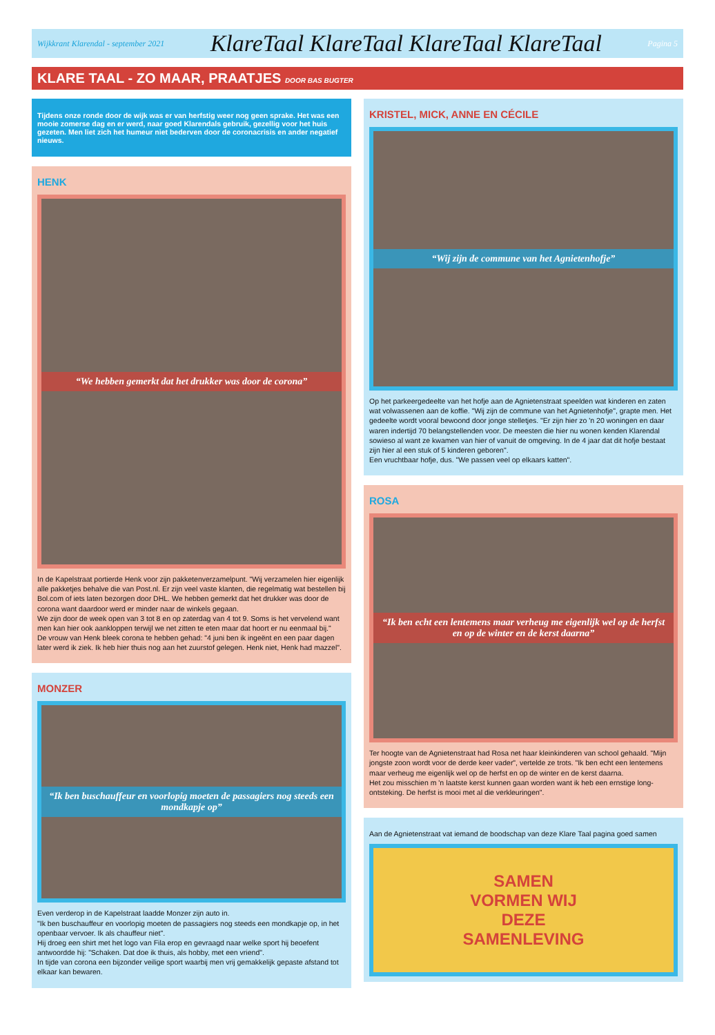Wijkkrant Klarendal - september 2021 KlareTaal KlareTaal KlareTaal KlareTaal Pagina 5
KLARE TAAL - ZO MAAR, PRAATJES DOOR BAS BUGTER
Tijdens onze ronde door de wijk was er van herfstig weer nog geen sprake. Het was een mooie zomerse dag en er werd, naar goed Klarendals gebruik, gezellig voor het huis gezeten. Men liet zich het humeur niet bederven door de coronacrisis en ander negatief nieuws.
HENK
“We hebben gemerkt dat het drukker was door de corona”
In de Kapelstraat portierde Henk voor zijn pakketenverzamelpunt. "Wij verzamelen hier eigenlijk alle pakketjes behalve die van Post.nl. Er zijn veel vaste klanten, die regelmatig wat bestellen bij Bol.com of iets laten bezorgen door DHL. We hebben gemerkt dat het drukker was door de corona want daardoor werd er minder naar de winkels gegaan.
We zijn door de week open van 3 tot 8 en op zaterdag van 4 tot 9. Soms is het vervelend want men kan hier ook aankloppen terwijl we net zitten te eten maar dat hoort er nu eenmaal bij."
De vrouw van Henk bleek corona te hebben gehad: "4 juni ben ik ingeënt en een paar dagen later werd ik ziek. Ik heb hier thuis nog aan het zuurstof gelegen. Henk niet, Henk had mazzel".
MONZER
“Ik ben buschauffeur en voorlopig moeten de passagiers nog steeds een mondkapje op”
Even verderop in de Kapelstraat laadde Monzer zijn auto in.
"Ik ben buschauffeur en voorlopig moeten de passagiers nog steeds een mondkapje op, in het openbaar vervoer. Ik als chauffeur niet".
Hij droeg een shirt met het logo van Fila erop en gevraagd naar welke sport hij beoefent antwoordde hij: "Schaken. Dat doe ik thuis, als hobby, met een vriend".
In tijde van corona een bijzonder veilige sport waarbij men vrij gemakkelijk gepaste afstand tot elkaar kan bewaren.
KRISTEL, MICK, ANNE EN CÉCILE
“Wij zijn de commune van het Agnietenhofje”
Op het parkeergedeelte van het hofje aan de Agnietenstraat speelden wat kinderen en zaten wat volwassenen aan de koffie. "Wij zijn de commune van het Agnietenhofje", grapte men. Het gedeelte wordt vooral bewoond door jonge stelletjes. "Er zijn hier zo 'n 20 woningen en daar waren indertijd 70 belangstellenden voor. De meesten die hier nu wonen kenden Klarendal sowieso al want ze kwamen van hier of vanuit de omgeving. In de 4 jaar dat dit hofje bestaat zijn hier al een stuk of 5 kinderen geboren".
Een vruchtbaar hofje, dus. "We passen veel op elkaars katten".
ROSA
“Ik ben echt een lentemens maar verheug me eigenlijk wel op de herfst en op de winter en de kerst daarna”
Ter hoogte van de Agnietenstraat had Rosa net haar kleinkinderen van school gehaald. "Mijn jongste zoon wordt voor de derde keer vader", vertelde ze trots. "Ik ben echt een lentemens maar verheug me eigenlijk wel op de herfst en op de winter en de kerst daarna.
Het zou misschien m 'n laatste kerst kunnen gaan worden want ik heb een ernstige long-ontsteking. De herfst is mooi met al die verkleuringen".
Aan de Agnietenstraat vat iemand de boodschap van deze Klare Taal pagina goed samen
SAMEN
VORMEN WIJ
DEZE
SAMENLEVING